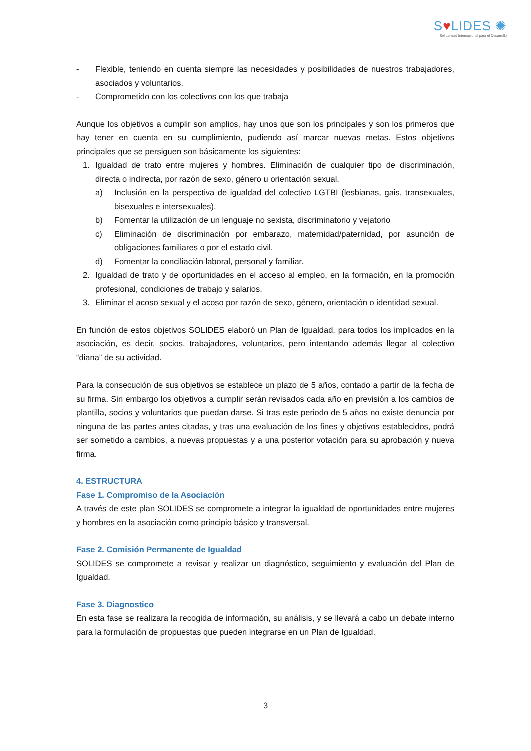S♥LIDES ✺
Solidaridad Internacional para el Desarrollo
- Flexible, teniendo en cuenta siempre las necesidades y posibilidades de nuestros trabajadores, asociados y voluntarios.
- Comprometido con los colectivos con los que trabaja
Aunque los objetivos a cumplir son amplios, hay unos que son los principales y son los primeros que hay tener en cuenta en su cumplimiento, pudiendo así marcar nuevas metas. Estos objetivos principales que se persiguen son básicamente los siguientes:
1. Igualdad de trato entre mujeres y hombres. Eliminación de cualquier tipo de discriminación, directa o indirecta, por razón de sexo, género u orientación sexual.
a) Inclusión en la perspectiva de igualdad del colectivo LGTBI (lesbianas, gais, transexuales, bisexuales e intersexuales),
b) Fomentar la utilización de un lenguaje no sexista, discriminatorio y vejatorio
c) Eliminación de discriminación por embarazo, maternidad/paternidad, por asunción de obligaciones familiares o por el estado civil.
d) Fomentar la conciliación laboral, personal y familiar.
2. Igualdad de trato y de oportunidades en el acceso al empleo, en la formación, en la promoción profesional, condiciones de trabajo y salarios.
3. Eliminar el acoso sexual y el acoso por razón de sexo, género, orientación o identidad sexual.
En función de estos objetivos SOLIDES elaboró un Plan de Igualdad, para todos los implicados en la asociación, es decir, socios, trabajadores, voluntarios, pero intentando además llegar al colectivo “diana” de su actividad.
Para la consecución de sus objetivos se establece un plazo de 5 años, contado a partir de la fecha de su firma. Sin embargo los objetivos a cumplir serán revisados cada año en previsión a los cambios de plantilla, socios y voluntarios que puedan darse. Si tras este periodo de 5 años no existe denuncia por ninguna de las partes antes citadas, y tras una evaluación de los fines y objetivos establecidos, podrá ser sometido a cambios, a nuevas propuestas y a una posterior votación para su aprobación y nueva firma.
4. ESTRUCTURA
Fase 1. Compromiso de la Asociación
A través de este plan SOLIDES se compromete a integrar la igualdad de oportunidades entre mujeres y hombres en la asociación como principio básico y transversal.
Fase 2. Comisión Permanente de Igualdad
SOLIDES se compromete a revisar y realizar un diagnóstico, seguimiento y evaluación del Plan de Igualdad.
Fase 3. Diagnostico
En esta fase se realizara la recogida de información, su análisis, y se llevará a cabo un debate interno para la formulación de propuestas que pueden integrarse en un Plan de Igualdad.
3